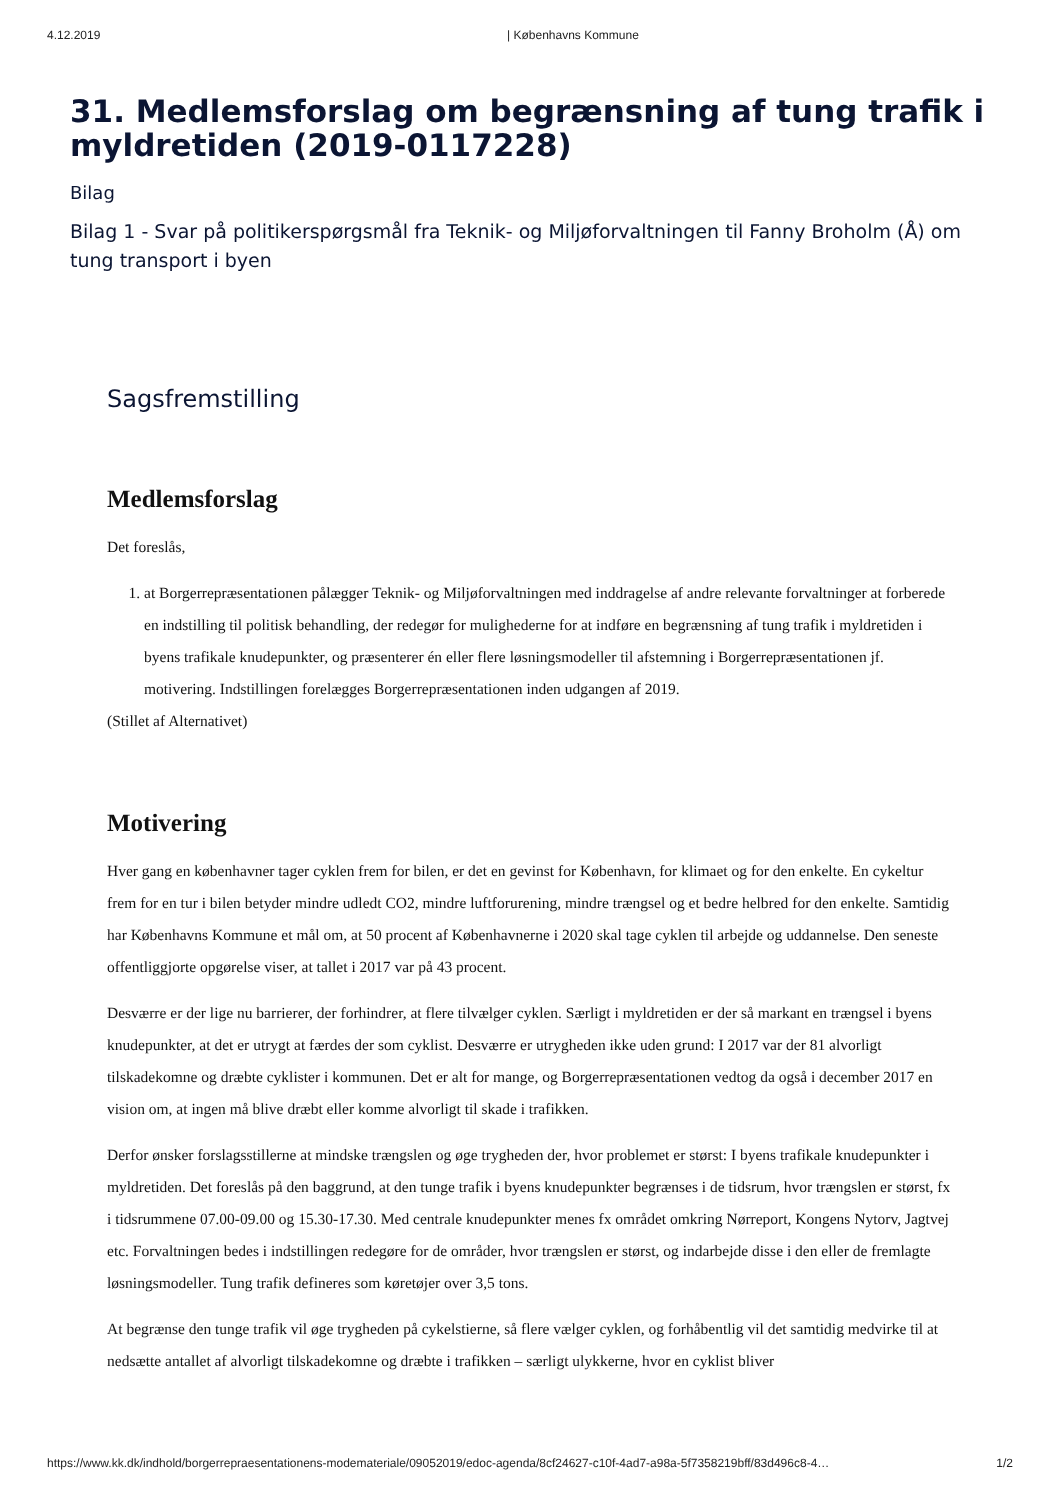4.12.2019 | Københavns Kommune
31. Medlemsforslag om begrænsning af tung trafik i myldretiden (2019-0117228)
Bilag
Bilag 1 - Svar på politikerspørgsmål fra Teknik- og Miljøforvaltningen til Fanny Broholm (Å) om tung transport i byen
Sagsfremstilling
Medlemsforslag
Det foreslås,
1. at Borgerrepræsentationen pålægger Teknik- og Miljøforvaltningen med inddragelse af andre relevante forvaltninger at forberede en indstilling til politisk behandling, der redegør for mulighederne for at indføre en begrænsning af tung trafik i myldretiden i byens trafikale knudepunkter, og præsenterer én eller flere løsningsmodeller til afstemning i Borgerrepræsentationen jf. motivering. Indstillingen forelægges Borgerrepræsentationen inden udgangen af 2019.
(Stillet af Alternativet)
Motivering
Hver gang en københavner tager cyklen frem for bilen, er det en gevinst for København, for klimaet og for den enkelte. En cykeltur frem for en tur i bilen betyder mindre udledt CO2, mindre luftforurening, mindre trængsel og et bedre helbred for den enkelte. Samtidig har Københavns Kommune et mål om, at 50 procent af Københavnerne i 2020 skal tage cyklen til arbejde og uddannelse. Den seneste offentliggjorte opgørelse viser, at tallet i 2017 var på 43 procent.
Desværre er der lige nu barrierer, der forhindrer, at flere tilvælger cyklen. Særligt i myldretiden er der så markant en trængsel i byens knudepunkter, at det er utrygt at færdes der som cyklist. Desværre er utrygheden ikke uden grund: I 2017 var der 81 alvorligt tilskadekomne og dræbte cyklister i kommunen. Det er alt for mange, og Borgerrepræsentationen vedtog da også i december 2017 en vision om, at ingen må blive dræbt eller komme alvorligt til skade i trafikken.
Derfor ønsker forslagsstillerne at mindske trængslen og øge trygheden der, hvor problemet er størst: I byens trafikale knudepunkter i myldretiden. Det foreslås på den baggrund, at den tunge trafik i byens knudepunkter begrænses i de tidsrum, hvor trængslen er størst, fx i tidsrummene 07.00-09.00 og 15.30-17.30. Med centrale knudepunkter menes fx området omkring Nørreport, Kongens Nytorv, Jagtvej etc. Forvaltningen bedes i indstillingen redegøre for de områder, hvor trængslen er størst, og indarbejde disse i den eller de fremlagte løsningsmodeller. Tung trafik defineres som køretøjer over 3,5 tons.
At begrænse den tunge trafik vil øge trygheden på cykelstierne, så flere vælger cyklen, og forhåbentlig vil det samtidig medvirke til at nedsætte antallet af alvorligt tilskadekomne og dræbte i trafikken – særligt ulykkerne, hvor en cyklist bliver
https://www.kk.dk/indhold/borgerrepraesentationens-modemateriale/09052019/edoc-agenda/8cf24627-c10f-4ad7-a98a-5f7358219bff/83d496c8-4… 1/2